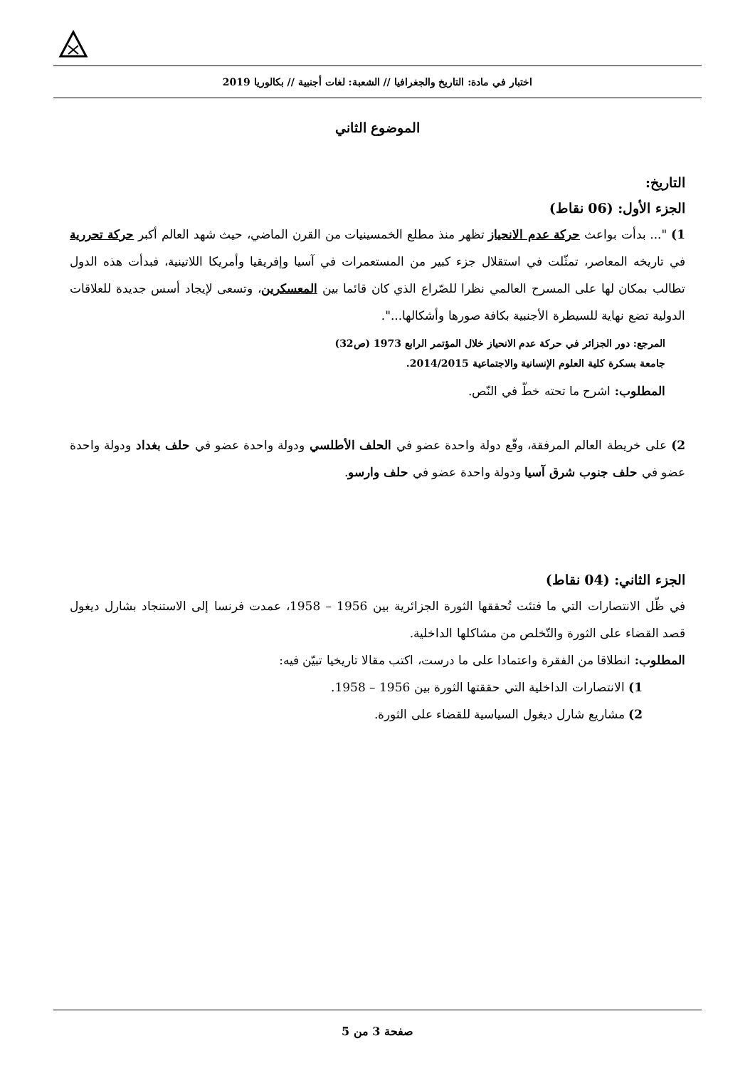اختبار في مادة: التاريخ والجغرافيا // الشعبة: لغات أجنبية // بكالوريا 2019
الموضوع الثاني
التاريخ:
الجزء الأول: (06 نقاط)
1) "... بدأت بواعث حركة عدم الانحياز تظهر منذ مطلع الخمسينيات من القرن الماضي، حيث شهد العالم أكبر حركة تحررية في تاريخه المعاصر، تمثّلت في استقلال جزء كبير من المستعمرات في آسيا وإفريقيا وأمريكا اللاتينية، فبدأت هذه الدول تطالب بمكان لها على المسرح العالمي نظرا للصّراع الذي كان قائما بين المعسكرين، وتسعى لإيجاد أسس جديدة للعلاقات الدولية تضع نهاية للسيطرة الأجنبية بكافة صورها وأشكالها...".
المرجع: دور الجزائر في حركة عدم الانحياز خلال المؤتمر الرابع 1973 (ص32)
جامعة بسكرة كلية العلوم الإنسانية والاجتماعية 2014/2015.
المطلوب: اشرح ما تحته خطّ في النّص.
2) على خريطة العالم المرفقة، وقّع دولة واحدة عضو في الحلف الأطلسي ودولة واحدة عضو في حلف بغداد ودولة واحدة عضو في حلف جنوب شرق آسيا ودولة واحدة عضو في حلف وارسو.
الجزء الثاني: (04 نقاط)
في ظّل الانتصارات التي ما فتئت تُحققها الثورة الجزائرية بين 1956 – 1958، عمدت فرنسا إلى الاستنجاد بشارل ديغول قصد القضاء على الثورة والتّخلص من مشاكلها الداخلية.
المطلوب: انطلاقا من الفقرة واعتمادا على ما درست، اكتب مقالا تاريخيا تبيّن فيه:
1) الانتصارات الداخلية التي حققتها الثورة بين 1956 – 1958.
2) مشاريع شارل ديغول السياسية للقضاء على الثورة.
صفحة 3 من 5